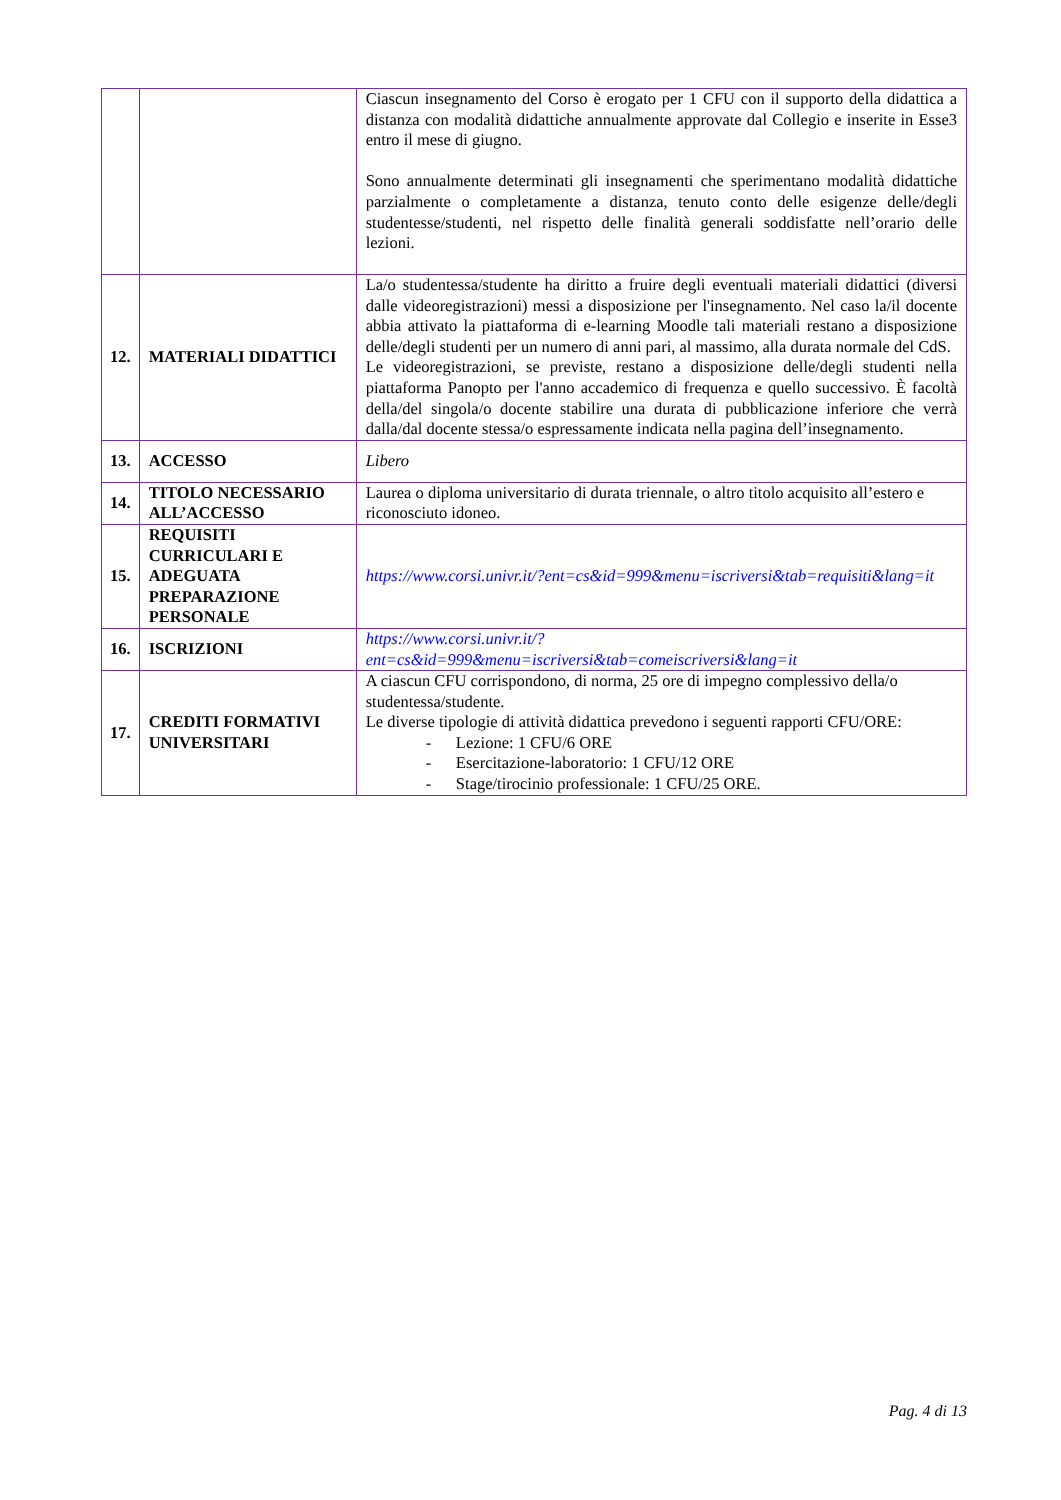| | | Ciascun insegnamento del Corso è erogato per 1 CFU con il supporto della didattica a distanza con modalità didattiche annualmente approvate dal Collegio e inserite in Esse3 entro il mese di giugno. Sono annualmente determinati gli insegnamenti che sperimentano modalità didattiche parzialmente o completamente a distanza, tenuto conto delle esigenze delle/degli studentesse/studenti, nel rispetto delle finalità generali soddisfatte nell’orario delle lezioni. |
| 12. | MATERIALI DIDATTICI | La/o studentessa/studente ha diritto a fruire degli eventuali materiali didattici (diversi dalle videoregistrazioni) messi a disposizione per l'insegnamento. Nel caso la/il docente abbia attivato la piattaforma di e-learning Moodle tali materiali restano a disposizione delle/degli studenti per un numero di anni pari, al massimo, alla durata normale del CdS. Le videoregistrazioni, se previste, restano a disposizione delle/degli studenti nella piattaforma Panopto per l'anno accademico di frequenza e quello successivo. È facoltà della/del singola/o docente stabilire una durata di pubblicazione inferiore che verrà dalla/dal docente stessa/o espressamente indicata nella pagina dell’insegnamento. |
| 13. | ACCESSO | Libero |
| 14. | TITOLO NECESSARIO ALL’ACCESSO | Laurea o diploma universitario di durata triennale, o altro titolo acquisito all’estero e riconosciuto idoneo. |
| 15. | REQUISITI CURRICULARI E ADEGUATA PREPARAZIONE PERSONALE | https://www.corsi.univr.it/?ent=cs&id=999&menu=iscriversi&tab=requisiti&lang=it |
| 16. | ISCRIZIONI | https://www.corsi.univr.it/?ent=cs&id=999&menu=iscriversi&tab=comeiscriversi&lang=it |
| 17. | CREDITI FORMATIVI UNIVERSITARI | A ciascun CFU corrispondono, di norma, 25 ore di impegno complessivo della/o studentessa/studente. Le diverse tipologie di attività didattica prevedono i seguenti rapporti CFU/ORE: - Lezione: 1 CFU/6 ORE - Esercitazione-laboratorio: 1 CFU/12 ORE - Stage/tirocinio professionale: 1 CFU/25 ORE. |
Pag. 4 di 13